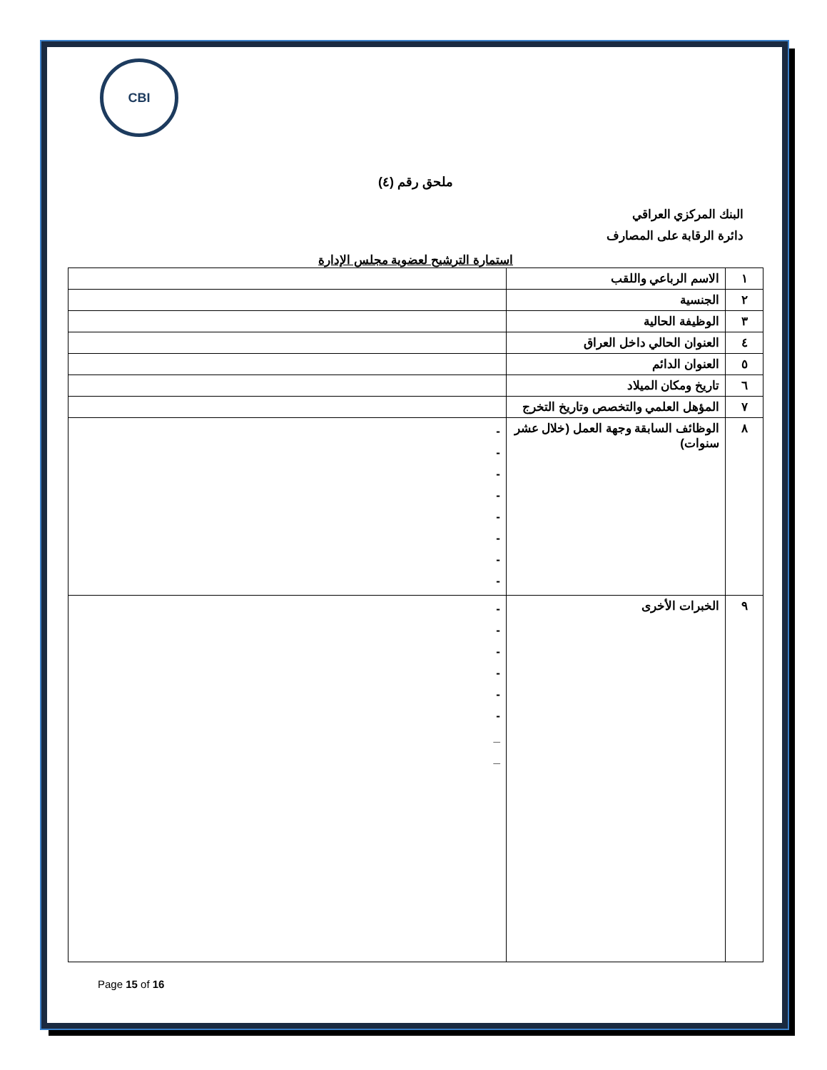CBI
ملحق رقم (٤)
البنك المركزي العراقي
دائرة الرقابة على المصارف
استمارة الترشيح لعضوية مجلس الإدارة
| ١ | الاسم الرباعي واللقب | |
| ٢ | الجنسية | |
| ٣ | الوظيفة الحالية | |
| ٤ | العنوان الحالي داخل العراق | |
| ٥ | العنوان الدائم | |
| ٦ | تاريخ ومكان الميلاد | |
| ٧ | المؤهل العلمي والتخصص وتاريخ التخرج | |
| ٨ | الوظائف السابقة وجهة العمل (خلال عشر سنوات) | - - - - - - - - |
| ٩ | الخبرات الأخرى | - - - - - - _ _ |
Page 15 of 16